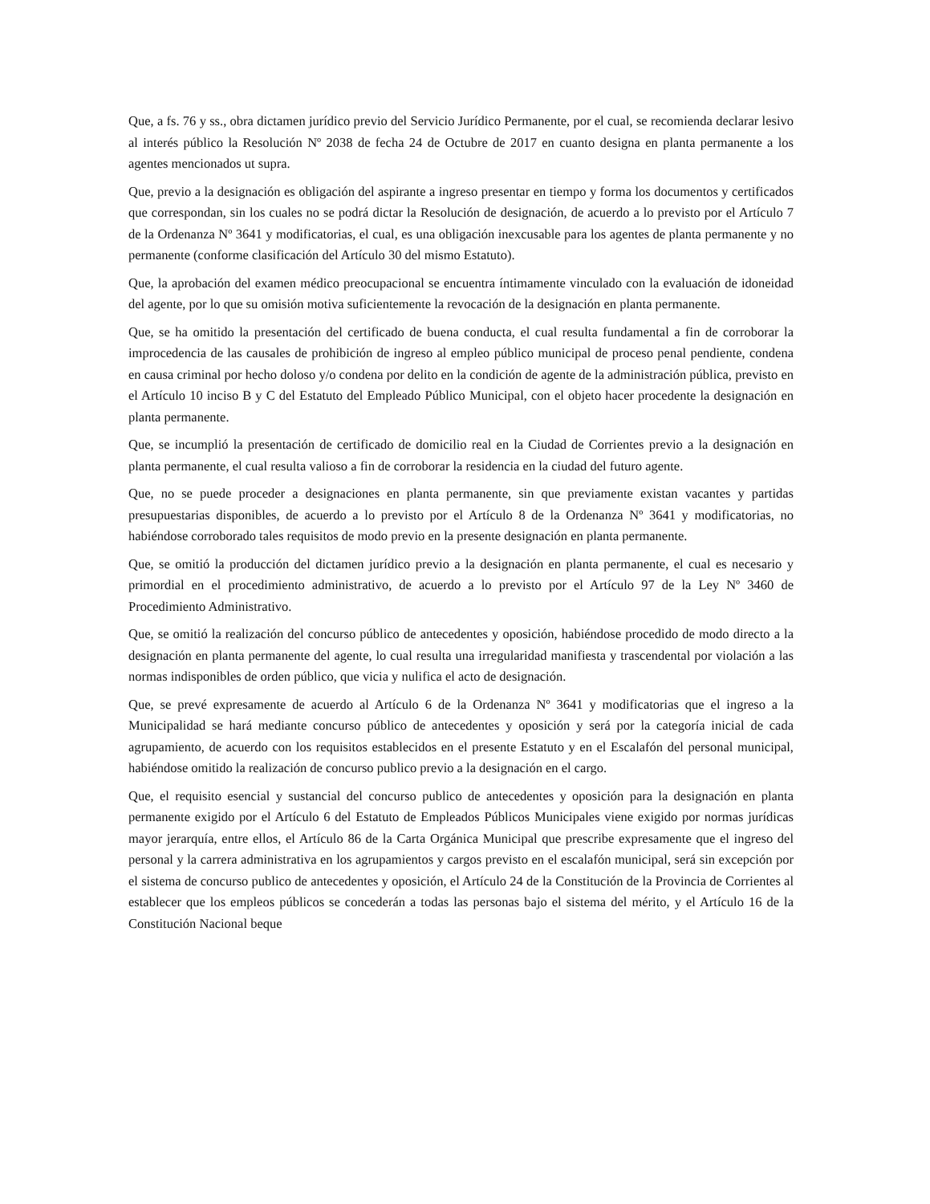Que, a fs. 76 y ss., obra dictamen jurídico previo del Servicio Jurídico Permanente, por el cual, se recomienda declarar lesivo al interés público la Resolución Nº 2038 de fecha 24 de Octubre de 2017 en cuanto designa en planta permanente a los agentes mencionados ut supra.
Que, previo a la designación es obligación del aspirante a ingreso presentar en tiempo y forma los documentos y certificados que correspondan, sin los cuales no se podrá dictar la Resolución de designación, de acuerdo a lo previsto por el Artículo 7 de la Ordenanza Nº 3641 y modificatorias, el cual, es una obligación inexcusable para los agentes de planta permanente y no permanente (conforme clasificación del Artículo 30 del mismo Estatuto).
Que, la aprobación del examen médico preocupacional se encuentra íntimamente vinculado con la evaluación de idoneidad del agente, por lo que su omisión motiva suficientemente la revocación de la designación en planta permanente.
Que, se ha omitido la presentación del certificado de buena conducta, el cual resulta fundamental a fin de corroborar la improcedencia de las causales de prohibición de ingreso al empleo público municipal de proceso penal pendiente, condena en causa criminal por hecho doloso y/o condena por delito en la condición de agente de la administración pública, previsto en el Artículo 10 inciso B y C del Estatuto del Empleado Público Municipal, con el objeto hacer procedente la designación en planta permanente.
Que, se incumplió la presentación de certificado de domicilio real en la Ciudad de Corrientes previo a la designación en planta permanente, el cual resulta valioso a fin de corroborar la residencia en la ciudad del futuro agente.
Que, no se puede proceder a designaciones en planta permanente, sin que previamente existan vacantes y partidas presupuestarias disponibles, de acuerdo a lo previsto por el Artículo 8 de la Ordenanza Nº 3641 y modificatorias, no habiéndose corroborado tales requisitos de modo previo en la presente designación en planta permanente.
Que, se omitió la producción del dictamen jurídico previo a la designación en planta permanente, el cual es necesario y primordial en el procedimiento administrativo, de acuerdo a lo previsto por el Artículo 97 de la Ley Nº 3460 de Procedimiento Administrativo.
Que, se omitió la realización del concurso público de antecedentes y oposición, habiéndose procedido de modo directo a la designación en planta permanente del agente, lo cual resulta una irregularidad manifiesta y trascendental por violación a las normas indisponibles de orden público, que vicia y nulifica el acto de designación.
Que, se prevé expresamente de acuerdo al Artículo 6 de la Ordenanza Nº 3641 y modificatorias que el ingreso a la Municipalidad se hará mediante concurso público de antecedentes y oposición y será por la categoría inicial de cada agrupamiento, de acuerdo con los requisitos establecidos en el presente Estatuto y en el Escalafón del personal municipal, habiéndose omitido la realización de concurso publico previo a la designación en el cargo.
Que, el requisito esencial y sustancial del concurso publico de antecedentes y oposición para la designación en planta permanente exigido por el Artículo 6 del Estatuto de Empleados Públicos Municipales viene exigido por normas jurídicas mayor jerarquía, entre ellos, el Artículo 86 de la Carta Orgánica Municipal que prescribe expresamente que el ingreso del personal y la carrera administrativa en los agrupamientos y cargos previsto en el escalafón municipal, será sin excepción por el sistema de concurso publico de antecedentes y oposición, el Artículo 24 de la Constitución de la Provincia de Corrientes al establecer que los empleos públicos se concederán a todas las personas bajo el sistema del mérito, y el Artículo 16 de la Constitución Nacional beque